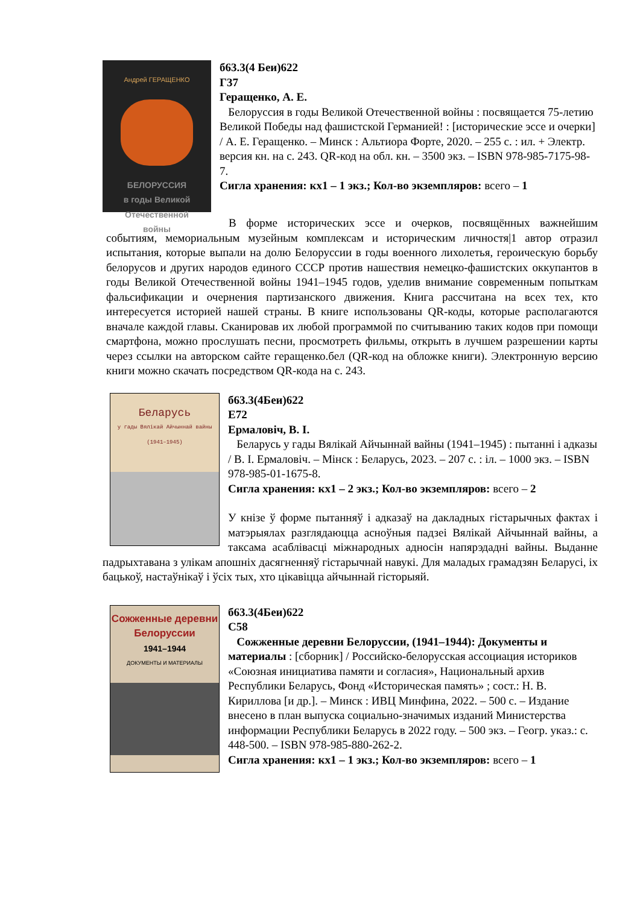Андрей ГЕРАЩЕНКО
БЕЛОРУССИЯ
в годы Великой
Отечественной
войны
б63.3(4 Беи)622
Г37
Геращенко, А. Е.
Белоруссия в годы Великой Отечественной войны : посвящается 75-летию Великой Победы над фашистской Германией! : [исторические эссе и очерки] / А. Е. Геращенко. – Минск : Альтиора Форте, 2020. – 255 с. : ил. + Электр. версия кн. на с. 243. QR-код на обл. кн. – 3500 экз. – ISBN 978-985-7175-98-7.
Сигла хранения: кх1 – 1 экз.; Кол-во экземпляров: всего – 1
В форме исторических эссе и очерков, посвящённых важнейшим событиям, мемориальным музейным комплексам и историческим личностя|1 автор отразил испытания, которые выпали на долю Белоруссии в годы военного лихолетья, героическую борьбу белорусов и других народов единого СССР против нашествия немецко-фашистских оккупантов в годы Великой Отечественной войны 1941–1945 годов, уделив внимание современным попыткам фальсификации и очернения партизанского движения. Книга рассчитана на всех тех, кто интересуется историей нашей страны. В книге использованы QR-коды, которые располагаются вначале каждой главы. Сканировав их любой программой по считыванию таких кодов при помощи смартфона, можно прослушать песни, просмотреть фильмы, открыть в лучшем разрешении карты через ссылки на авторском сайте геращенко.бел (QR-код на обложке книги). Электронную версию книги можно скачать посредством QR-кода на с. 243.
Беларусь
у гады Вялікай Айчыннай вайны (1941–1945)
б63.3(4Беи)622
Е72
Ермаловіч, В. І.
Беларусь у гады Вялікай Айчыннай вайны (1941–1945) : пытанні і адказы / В. І. Ермаловіч. – Мінск : Беларусь, 2023. – 207 с. : іл. – 1000 экз. – ISBN 978-985-01-1675-8.
Сигла хранения: кх1 – 2 экз.; Кол-во экземпляров: всего – 2
У кнізе ў форме пытанняў і адказаў на дакладных гістарычных фактах і матэрыялах разглядаюцца асноўныя падзеі Вялікай Айчыннай вайны, а таксама асаблівасці міжнародных адносін напярэдадні вайны. Выданне падрыхтавана з улікам апошніх дасягненняў гістарычнай навукі. Для маладых грамадзян Беларусі, іх бацькоў, настаўнікаў і ўсіх тых, хто цікавіцца айчыннай гісторыяй.
Сожженные деревни Белоруссии
1941–1944
ДОКУМЕНТЫ И МАТЕРИАЛЫ
б63.3(4Беи)622
С58
Сожженные деревни Белоруссии, (1941–1944): Документы и материалы : [сборник] / Российско-белорусская ассоциация историков «Союзная инициатива памяти и согласия», Национальный архив Республики Беларусь, Фонд «Историческая память» ; сост.: Н. В. Кириллова [и др.]. – Минск : ИВЦ Минфина, 2022. – 500 с. – Издание внесено в план выпуска социально-значимых изданий Министерства информации Республики Беларусь в 2022 году. – 500 экз. – Геогр. указ.: с. 448-500. – ISBN 978-985-880-262-2.
Сигла хранения: кх1 – 1 экз.; Кол-во экземпляров: всего – 1